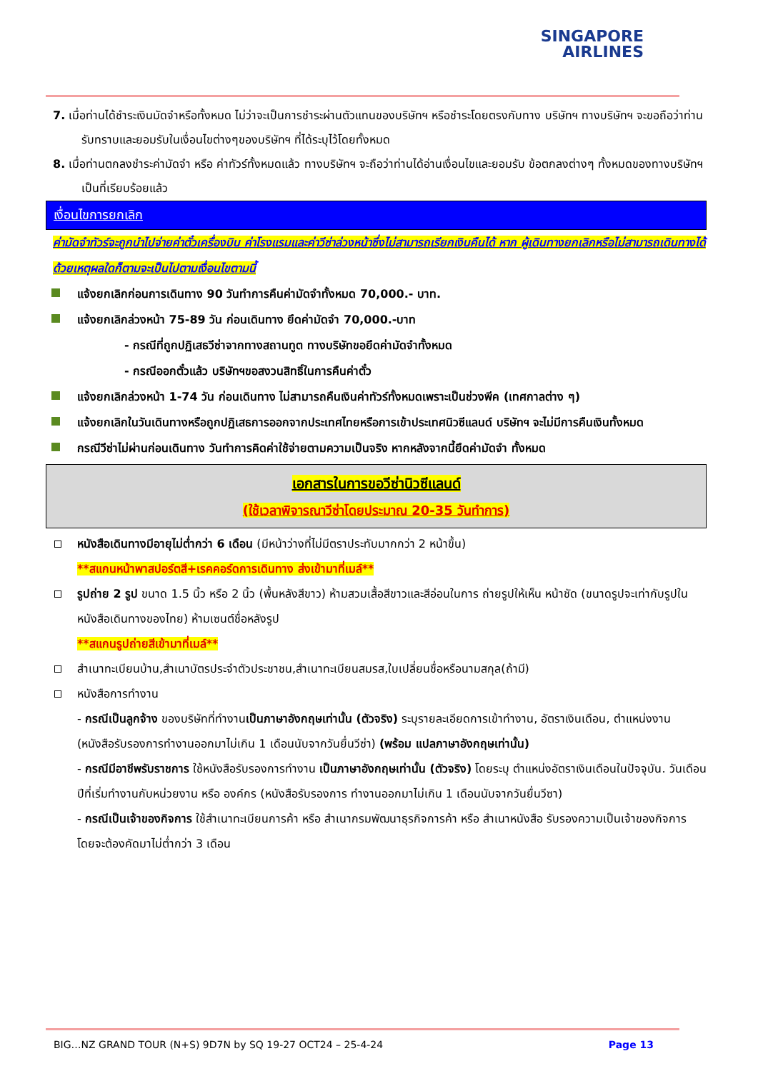SINGAPORE
AIRLINES
7. เมื่อท่านได้ชำระเงินมัดจำหรือทั้งหมด ไม่ว่าจะเป็นการชำระผ่านตัวแทนของบริษัทฯ หรือชำระโดยตรงกับทาง บริษัทฯ ทางบริษัทฯ จะขอถือว่าท่านรับทราบและยอมรับในเงื่อนไขต่างๆของบริษัทฯ ที่ได้ระบุไว้โดยทั้งหมด
8. เมื่อท่านตกลงชำระค่ามัดจำ หรือ ค่าทัวร์ทั้งหมดแล้ว ทางบริษัทฯ จะถือว่าท่านได้อ่านเงื่อนไขและยอมรับ ข้อตกลงต่างๆ ทั้งหมดของทางบริษัทฯ เป็นที่เรียบร้อยแล้ว
เงื่อนไขการยกเลิก
ค่ามัดจำทัวร์จะถูกนำไปจ่ายค่าตั๋วเครื่องบิน ค่าโรงแรมและค่าวีซ่าล่วงหน้าซึ่งไม่สามารถเรียกเงินคืนได้ หาก ผู้เดินทางยกเลิกหรือไม่สามารถเดินทางได้ด้วยเหตุผลใดก็ตามจะเป็นไปตามเงื่อนไขตามนี้
แจ้งยกเลิกก่อนการเดินทาง 90 วันทำการคืนค่ามัดจำทั้งหมด 70,000.- บาท.
แจ้งยกเลิกล่วงหน้า 75-89 วัน ก่อนเดินทาง ยึดค่ามัดจำ 70,000.-บาท
- กรณีที่ถูกปฏิเสธวีซ่าจากทางสถานทูต ทางบริษัทขอยึดค่ามัดจำทั้งหมด
- กรณีออกตั๋วแล้ว บริษัทฯขอสงวนสิทธิ์ในการคืนค่าตั๋ว
แจ้งยกเลิกล่วงหน้า 1-74 วัน ก่อนเดินทาง ไม่สามารถคืนเงินค่าทัวร์ทั้งหมดเพราะเป็นช่วงพีค (เทศกาลต่าง ๆ)
แจ้งยกเลิกในวันเดินทางหรือถูกปฏิเสธการออกจากประเทศไทยหรือการเข้าประเทศนิวซีแลนด์ บริษัทฯ จะไม่มีการคืนเงินทั้งหมด
กรณีวีซ่าไม่ผ่านก่อนเดินทาง วันทำการคิดค่าใช้จ่ายตามความเป็นจริง หากหลังจากนี้ยึดค่ามัดจำ ทั้งหมด
เอกสารในการขอวีซ่านิวซีแลนด์
(ใช้เวลาพิจารณาวีซ่าโดยประมาณ 20-35 วันทำการ)
หนังสือเดินทางมีอายุไม่ต่ำกว่า 6 เดือน (มีหน้าว่างที่ไม่มีตราประทับมากกว่า 2 หน้าขึ้น)
**สแกนหน้าพาสปอร์ตสี+เรคคอร์ดการเดินทาง ส่งเข้ามาที่เมล์**
รูปถ่าย 2 รูป ขนาด 1.5 นิ้ว หรือ 2 นิ้ว (พื้นหลังสีขาว) ห้ามสวมเสื้อสีขาวและสีอ่อนในการ ถ่ายรูปให้เห็น หน้าชัด (ขนาดรูปจะเท่ากับรูปในหนังสือเดินทางของไทย) ห้ามเซนต์ชื่อหลังรูป
**สแกนรูปถ่ายสีเข้ามาที่เมล์**
สำเนาทะเบียนบ้าน,สำเนาบัตรประจำตัวประชาชน,สำเนาทะเบียนสมรส,ใบเปลี่ยนชื่อหรือนามสกุล(ถ้ามี)
หนังสือการทำงาน
- กรณีเป็นลูกจ้าง ของบริษัทที่ทำงานเป็นภาษาอังกฤษเท่านั้น (ตัวจริง) ระบุรายละเอียดการเข้าทำงาน, อัตราเงินเดือน, ตำแหน่งงาน (หนังสือรับรองการทำงานออกมาไม่เกิน 1 เดือนนับจากวันยื่นวีซ่า) (พร้อม แปลภาษาอังกฤษเท่านั้น)
- กรณีมีอาชีพรับราชการ ใช้หนังสือรับรองการทำงาน เป็นภาษาอังกฤษเท่านั้น (ตัวจริง) โดยระบุ ตำแหน่งอัตราเงินเดือนในปัจจุบัน. วันเดือนปีที่เริ่มทำงานกับหน่วยงาน หรือ องค์กร (หนังสือรับรองการ ทำงานออกมาไม่เกิน 1 เดือนนับจากวันยื่นวีซา)
- กรณีเป็นเจ้าของกิจการ ใช้สำเนาทะเบียนการค้า หรือ สำเนากรมพัฒนาธุรกิจการค้า หรือ สำเนาหนังสือ รับรองความเป็นเจ้าของกิจการ โดยจะต้องคัดมาไม่ต่ำกว่า 3 เดือน
BIG…NZ GRAND TOUR (N+S) 9D7N by SQ 19-27 OCT24 – 25-4-24 Page 13